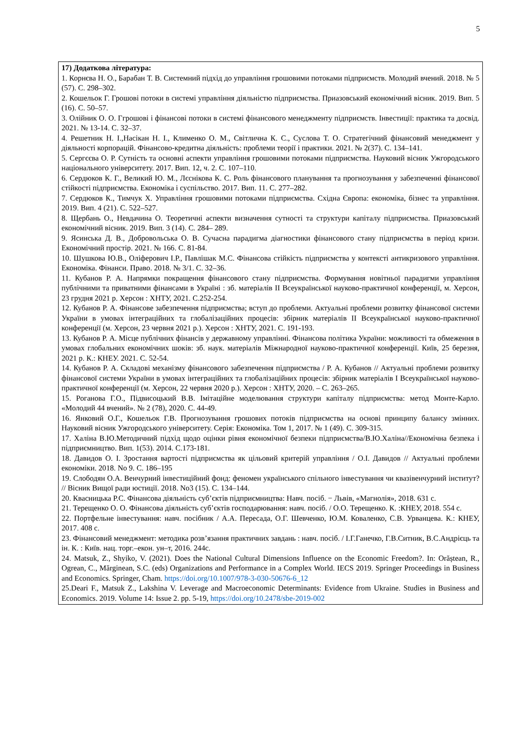5
| 17) Додаткова література: 1. Корнєва Н. О., Барабан Т. В. Системний підхід до управління грошовими потоками підприємств. Молодий вчений. 2018. № 5 (57). С. 298–302. 2. Кошельок Г. Грошові потоки в системі управління діяльністю підприємства. Приазовський економічний вісник. 2019. Вип. 5 (16). С. 50–57. 3. Олійник О. О. Ггрошові і фінансові потоки в системі фінансового менеджменту підприємств. Інвестиції: практика та досвід. 2021. № 13-14. С. 32–37. 4. Решетник Н. І.,Насікан Н. І., Клименко О. М., Світлична К. С., Суслова Т. О. Стратегічний фінансовий менеджмент у діяльності корпорацій. Фінансово-кредитна діяльність: проблеми теорії і практики. 2021. № 2(37). С. 134–141. 5. Сергєєва О. Р. Сутність та основні аспекти управління грошовими потоками підприємства. Науковий вісник Ужгородського національного університету. 2017. Вип. 12, ч. 2. С. 107–110. 6. Сердюков К. Г., Великий Ю. М., Лєснікова К. С. Роль фінансового планування та прогнозування у забезпеченні фінансової стійкості підприємства. Економіка і суспільство. 2017. Вип. 11. С. 277–282. 7. Сердюков К., Тимчук Х. Управління грошовими потоками підприємства. Східна Європа: економіка, бізнес та управління. 2019. Вип. 4 (21). С. 522–527. 8. Щербань О., Невдачина О. Теоретичні аспекти визначення сутності та структури капіталу підприємства. Приазовський економічний вісник. 2019. Вип. 3 (14). С. 284– 289. 9. Ясинська Д. В., Добровольська О. В. Сучасна парадигма діагностики фінансового стану підприємства в період кризи. Економічний простір. 2021. № 166. С. 81-84. 10. Шушкова Ю.В., Оліферович І.Р., Павлішак М.С. Фінансова стійкість підприємства у контексті антикризового управління. Економіка. Фінанси. Право. 2018. № 3/1. С. 32–36. 11. Кубанов Р. А. Напрямки покращення фінансового стану підприємства. Формування новітньої парадигми управління публічними та приватними фінансами в Україні : зб. матеріалів ІІ Всеукраїнської науково-практичної конференції, м. Херсон, 23 грудня 2021 р. Херсон : ХНТУ, 2021. С.252-254. 12. Кубанов Р. А. Фінансове забезпечення підприємства; вступ до проблеми. Актуальні проблеми розвитку фінансової системи України в умовах інтеграційних та глобалізаційних процесів: збірник матеріалів II Всеукраїнської науково-практичної конференції (м. Херсон, 23 червня 2021 р.). Херсон : ХНТУ, 2021. С. 191-193. 13. Кубанов Р. А. Місце публічних фінансів у державному управлінні. Фінансова політика України: можливості та обмеження в умовах глобальних економічних шоків: зб. наук. матеріалів Міжнародної науково-практичної конференції. Київ, 25 березня, 2021 р. К.: КНЕУ. 2021. С. 52-54. 14. Кубанов Р. А. Складові механізму фінансового забезпечення підприємства / Р. А. Кубанов // Актуальні проблеми розвитку фінансової системи України в умовах інтеграційних та глобалізаційних процесів: збірник матеріалів І Всеукраїнської науково-практичної конференції (м. Херсон, 22 червня 2020 р.). Херсон : ХНТУ, 2020. – С. 263–265. 15. Роганова Г.О., Підвисоцький В.В. Імітаційне моделювання структури капіталу підприємства: метод Монте-Карло. «Молодий 44 вчений». № 2 (78), 2020. С. 44-49. 16. Янковий О.Г., Кошельок Г.В. Прогнозування грошових потоків підприємства на основі принципу балансу змінних. Науковий вісник Ужгородського університету. Серія: Економіка. Том 1, 2017. № 1 (49). С. 309-315. 17. Халіна В.Ю.Методичний підхід щодо оцінки рівня економічної безпеки підприємства/В.Ю.Халіна//Економічна безпека і підприємництво. Вип. 1(53). 2014. С.173-181. 18. Давидов О. І. Зростання вартості підприємства як цільовий критерій управління / О.І. Давидов // Актуальні проблеми економіки. 2018. No 9. С. 186–195 19. Слободян О.А. Венчурний інвестиційний фонд: феномен українського спільного інвестування чи квазівенчурний інститут? // Вісник Вищої ради юстиції. 2018. No3 (15). С. 134–144. 20. Квасницька Р.С. Фінансова діяльність суб’єктів підприємництва: Навч. посіб. − Львів, «Магнолія», 2018. 631 с. 21. Терещенко О. О. Фінансова діяльність суб’єктів господарювання: навч. посіб. / О.О. Терещенко. К. :КНЕУ, 2018. 554 с. 22. Портфельне інвестування: навч. посібник / А.А. Пересада, О.Г. Шевченко, Ю.М. Коваленко, С.В. Урванцева. К.: КНЕУ, 2017. 408 с. 23. Фінансовий менеджмент: методика розв’язання практичних завдань : навч. посіб. / І.Г.Ганечко, Г.В.Ситник, В.С.Андрієць та ін. К. : Київ. нац. торг.–екон. ун–т, 2016. 244с. 24. Matsuk, Z., Shyiko, V. (2021). Does the National Cultural Dimensions Influence on the Economic Freedom?. In: Orăștean, R., Ogrean, C., Mărginean, S.C. (eds) Organizations and Performance in a Complex World. IECS 2019. Springer Proceedings in Business and Economics. Springer, Cham. https://doi.org/10.1007/978-3-030-50676-6_12 25.Deari F., Matsuk Z., Lakshina V. Leverage and Macroeconomic Determinants: Evidence from Ukraine. Studies in Business and Economics. 2019. Volume 14: Issue 2. pp. 5-19, https://doi.org/10.2478/sbe-2019-002 |